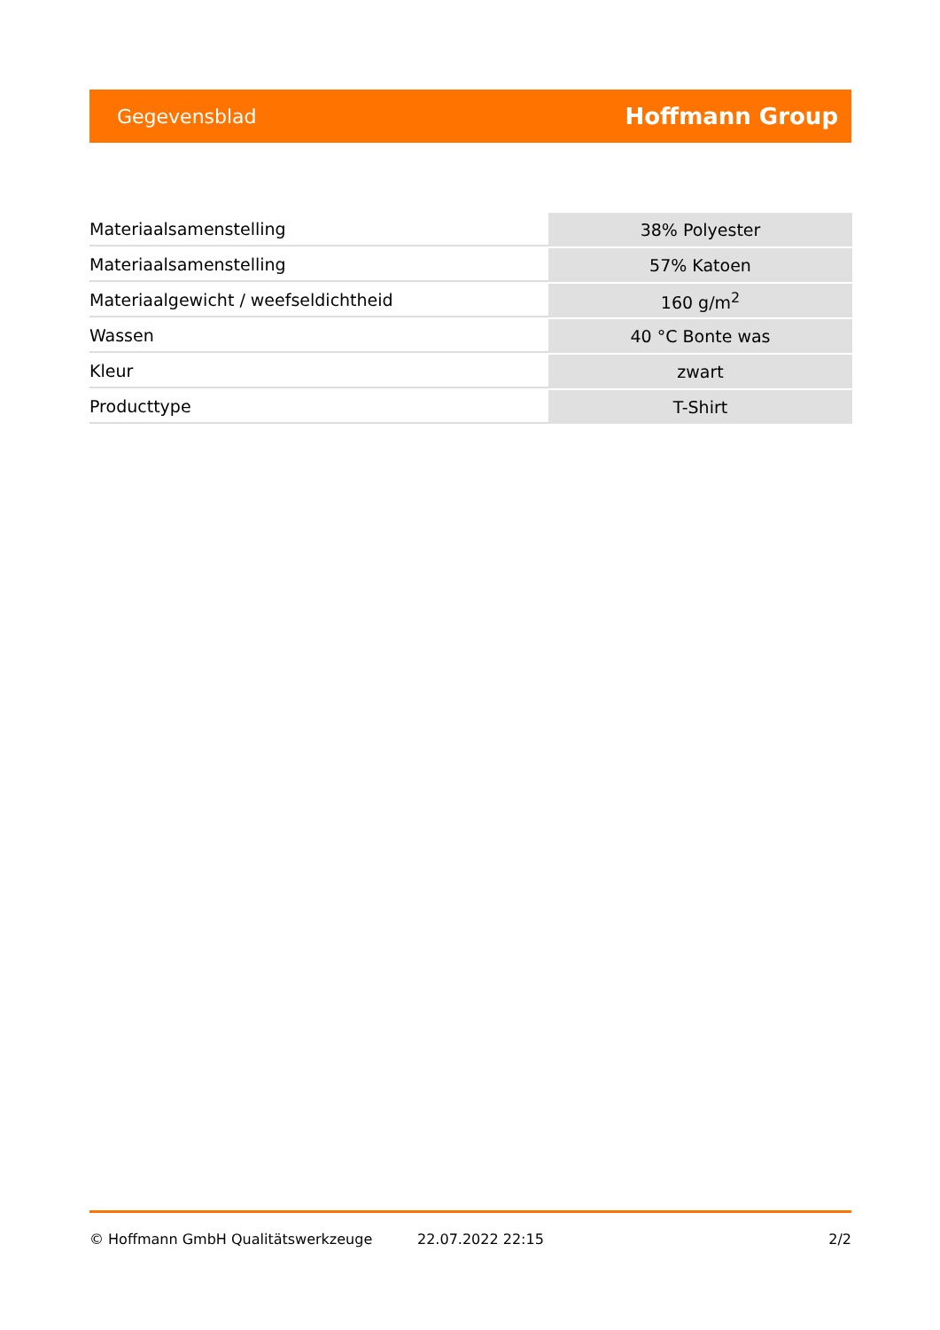Gegevensblad Hoffmann Group
| Materiaalsamenstelling | 38% Polyester |
| Materiaalsamenstelling | 57% Katoen |
| Materiaalgewicht / weefseldichtheid | 160 g/m<sup>2</sup> |
| Wassen | 40 °C Bonte was |
| Kleur | zwart |
| Producttype | T-Shirt |
© Hoffmann GmbH Qualitätswerkzeuge 22.07.2022 22:15 2/2